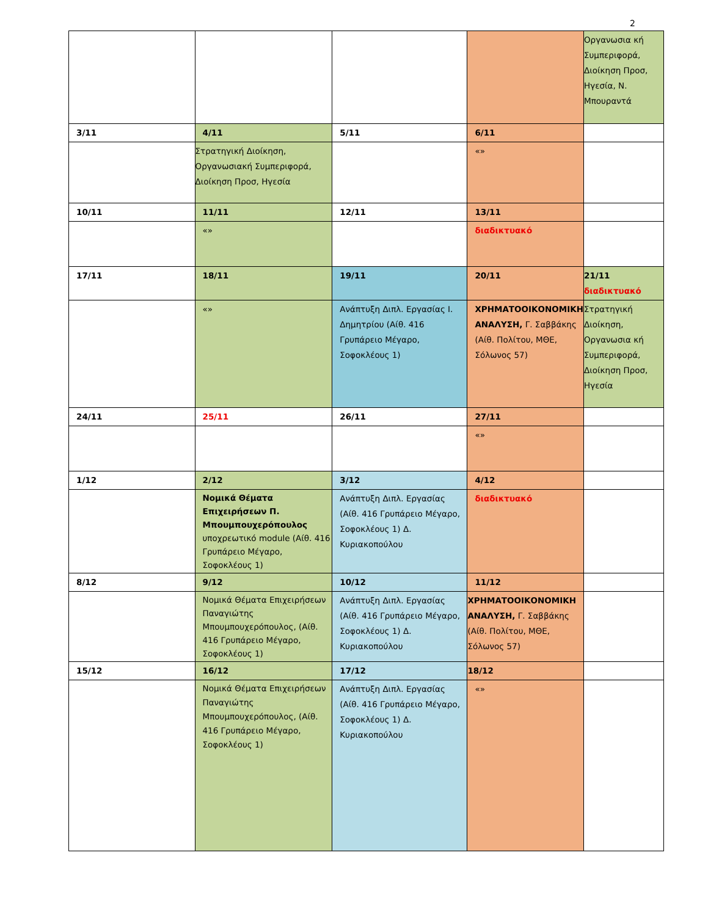2
| | | | | Οργανωσια κή Συμπεριφορά, Διοίκηση Προσ, Ηγεσία, Ν. Μπουραντά |
| 3/11 | 4/11 | 5/11 | 6/11 | |
| | Στρατηγική Διοίκηση, Οργανωσιακή Συμπεριφορά, Διοίκηση Προσ, Ηγεσία | | «» | |
| 10/11 | 11/11 | 12/11 | 13/11 | |
| | «» | | διαδικτυακό | |
| 17/11 | 18/11 | 19/11 | 20/11 | 21/11 διαδικτυακό |
| | «» | Ανάπτυξη Διπλ. Εργασίας Ι. Δημητρίου (Αίθ. 416 Γρυπάρειο Μέγαρο, Σοφοκλέους 1) | ΧΡΗΜΑΤΟΟΙΚΟΝΟΜΙΚΗ ΑΝΑΛΥΣΗ, Γ. Σαββάκης (Αίθ. Πολίτου, ΜΘΕ, Σόλωνος 57) | Στρατηγική Διοίκηση, Οργανωσια κή Συμπεριφορά, Διοίκηση Προσ, Ηγεσία |
| 24/11 | 25/11 | 26/11 | 27/11 | |
| | | | «» | |
| 1/12 | 2/12 | 3/12 | 4/12 | |
| | Νομικά Θέματα Επιχειρήσεων Π. Μπουμπουχερόπουλος υποχρεωτικό module (Αίθ. 416 Γρυπάρειο Μέγαρο, Σοφοκλέους 1) | Ανάπτυξη Διπλ. Εργασίας (Αίθ. 416 Γρυπάρειο Μέγαρο, Σοφοκλέους 1) Δ. Κυριακοπούλου | διαδικτυακό | |
| 8/12 | 9/12 | 10/12 | 11/12 | |
| | Νομικά Θέματα Επιχειρήσεων Παναγιώτης Μπουμπουχερόπουλος, (Αίθ. 416 Γρυπάρειο Μέγαρο, Σοφοκλέους 1) | Ανάπτυξη Διπλ. Εργασίας (Αίθ. 416 Γρυπάρειο Μέγαρο, Σοφοκλέους 1) Δ. Κυριακοπούλου | ΧΡΗΜΑΤΟΟΙΚΟΝΟΜΙΚΗ ΑΝΑΛΥΣΗ, Γ. Σαββάκης (Αίθ. Πολίτου, ΜΘΕ, Σόλωνος 57) | |
| 15/12 | 16/12 | 17/12 | 18/12 | |
| | Νομικά Θέματα Επιχειρήσεων Παναγιώτης Μπουμπουχερόπουλος, (Αίθ. 416 Γρυπάρειο Μέγαρο, Σοφοκλέους 1) | Ανάπτυξη Διπλ. Εργασίας (Αίθ. 416 Γρυπάρειο Μέγαρο, Σοφοκλέους 1) Δ. Κυριακοπούλου | «» | |